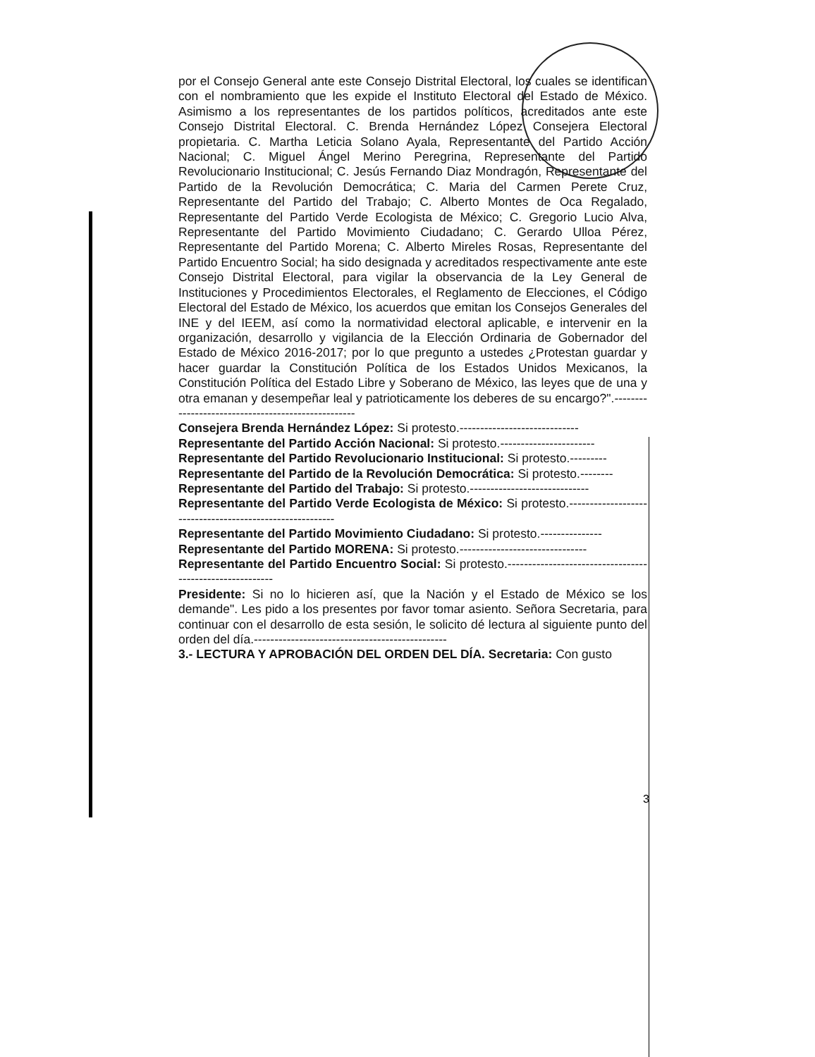por el Consejo General ante este Consejo Distrital Electoral, los cuales se identifican con el nombramiento que les expide el Instituto Electoral del Estado de México. Asimismo a los representantes de los partidos políticos, acreditados ante este Consejo Distrital Electoral. C. Brenda Hernández López Consejera Electoral propietaria. C. Martha Leticia Solano Ayala, Representante del Partido Acción Nacional; C. Miguel Ángel Merino Peregrina, Representante del Partido Revolucionario Institucional; C. Jesús Fernando Diaz Mondragón, Representante del Partido de la Revolución Democrática; C. Maria del Carmen Perete Cruz, Representante del Partido del Trabajo; C. Alberto Montes de Oca Regalado, Representante del Partido Verde Ecologista de México; C. Gregorio Lucio Alva, Representante del Partido Movimiento Ciudadano; C. Gerardo Ulloa Pérez, Representante del Partido Morena; C. Alberto Mireles Rosas, Representante del Partido Encuentro Social; ha sido designada y acreditados respectivamente ante este Consejo Distrital Electoral, para vigilar la observancia de la Ley General de Instituciones y Procedimientos Electorales, el Reglamento de Elecciones, el Código Electoral del Estado de México, los acuerdos que emitan los Consejos Generales del INE y del IEEM, así como la normatividad electoral aplicable, e intervenir en la organización, desarrollo y vigilancia de la Elección Ordinaria de Gobernador del Estado de México 2016-2017; por lo que pregunto a ustedes ¿Protestan guardar y hacer guardar la Constitución Política de los Estados Unidos Mexicanos, la Constitución Política del Estado Libre y Soberano de México, las leyes que de una y otra emanan y desempeñar leal y patrioticamente los deberes de su encargo?".---------------------------------------------------
Consejera Brenda Hernández López: Si protesto.-----------------------------
Representante del Partido Acción Nacional: Si protesto.-----------------------
Representante del Partido Revolucionario Institucional: Si protesto.---------
Representante del Partido de la Revolución Democrática: Si protesto.--------
Representante del Partido del Trabajo: Si protesto.-----------------------------
Representante del Partido Verde Ecologista de México: Si protesto.---------------------------------------------------------
Representante del Partido Movimiento Ciudadano: Si protesto.---------------
Representante del Partido MORENA: Si protesto.-------------------------------
Representante del Partido Encuentro Social: Si protesto.---------------------------------------------------------
Presidente: Si no lo hicieren así, que la Nación y el Estado de México se los demande". Les pido a los presentes por favor tomar asiento. Señora Secretaria, para continuar con el desarrollo de esta sesión, le solicito dé lectura al siguiente punto del orden del día.-----------------------------------------------
3.- LECTURA Y APROBACIÓN DEL ORDEN DEL DÍA. Secretaria: Con gusto
3